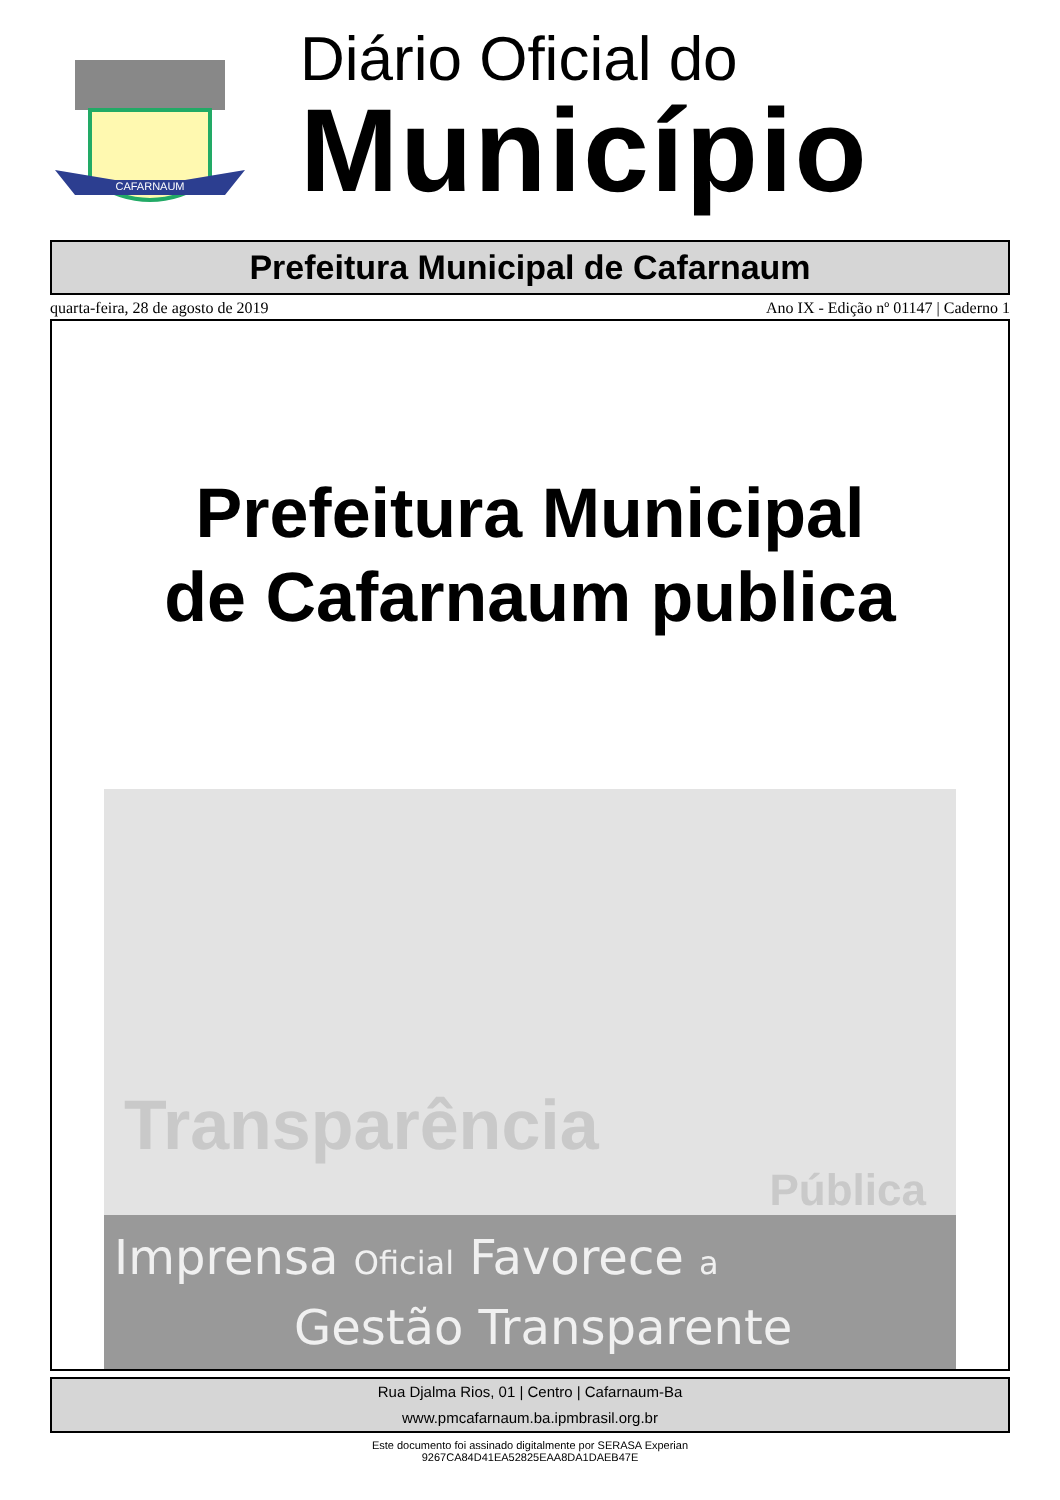CAFARNAUM
Diário Oficial do
Município
Prefeitura Municipal de Cafarnaum
quarta-feira, 28 de agosto de 2019 Ano IX - Edição nº 01147 | Caderno 1
Prefeitura Municipal
de Cafarnaum publica
Transparência
Pública
Imprensa Oficial Favorece a
Gestão Transparente
Rua Djalma Rios, 01 | Centro | Cafarnaum-Ba
www.pmcafarnaum.ba.ipmbrasil.org.br
Este documento foi assinado digitalmente por SERASA Experian
9267CA84D41EA52825EAA8DA1DAEB47E